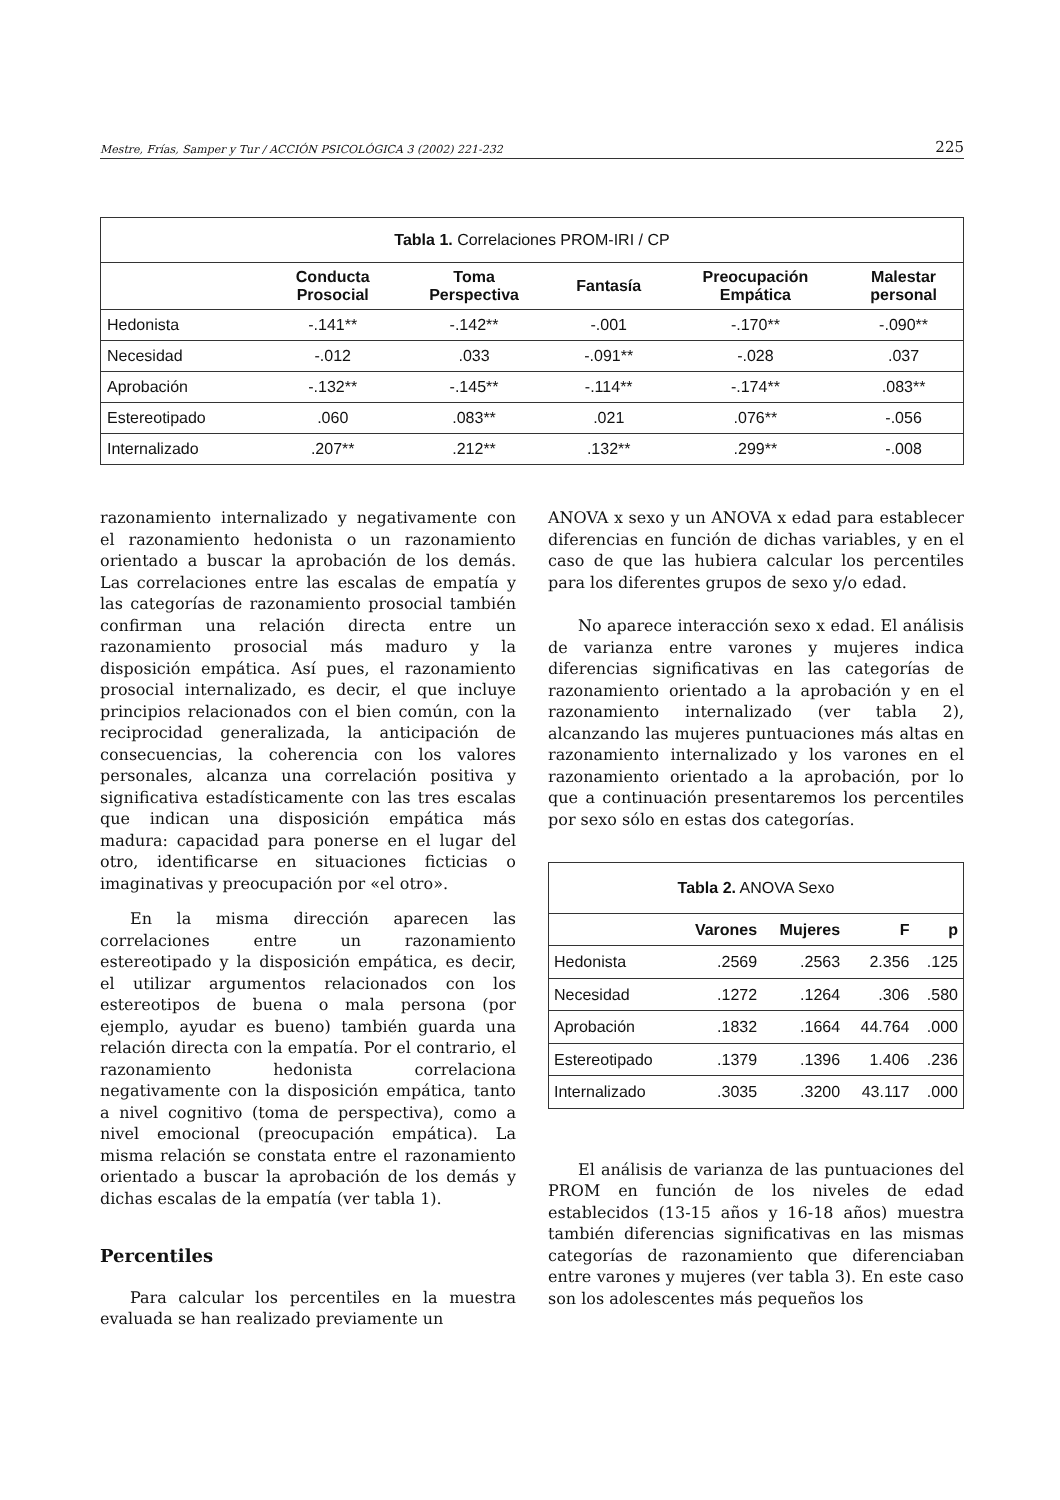Mestre, Frías, Samper y Tur / ACCIÓN PSICOLÓGICA 3 (2002) 221-232 225
| Tabla 1. Correlaciones PROM-IRI / CP | | | | | |
| --- | --- | --- | --- | --- | --- |
| | Conducta Prosocial | Toma Perspectiva | Fantasía | Preocupación Empática | Malestar personal |
| Hedonista | -.141** | -.142** | -.001 | -.170** | -.090** |
| Necesidad | -.012 | .033 | -.091** | -.028 | .037 |
| Aprobación | -.132** | -.145** | -.114** | -.174** | .083** |
| Estereotipado | .060 | .083** | .021 | .076** | -.056 |
| Internalizado | .207** | .212** | .132** | .299** | -.008 |
razonamiento internalizado y negativamente con el razonamiento hedonista o un razonamiento orientado a buscar la aprobación de los demás. Las correlaciones entre las escalas de empatía y las categorías de razonamiento prosocial también confirman una relación directa entre un razonamiento prosocial más maduro y la disposición empática. Así pues, el razonamiento prosocial internalizado, es decir, el que incluye principios relacionados con el bien común, con la reciprocidad generalizada, la anticipación de consecuencias, la coherencia con los valores personales, alcanza una correlación positiva y significativa estadísticamente con las tres escalas que indican una disposición empática más madura: capacidad para ponerse en el lugar del otro, identificarse en situaciones ficticias o imaginativas y preocupación por «el otro».
En la misma dirección aparecen las correlaciones entre un razonamiento estereotipado y la disposición empática, es decir, el utilizar argumentos relacionados con los estereotipos de buena o mala persona (por ejemplo, ayudar es bueno) también guarda una relación directa con la empatía. Por el contrario, el razonamiento hedonista correlaciona negativamente con la disposición empática, tanto a nivel cognitivo (toma de perspectiva), como a nivel emocional (preocupación empática). La misma relación se constata entre el razonamiento orientado a buscar la aprobación de los demás y dichas escalas de la empatía (ver tabla 1).
Percentiles
Para calcular los percentiles en la muestra evaluada se han realizado previamente un
ANOVA x sexo y un ANOVA x edad para establecer diferencias en función de dichas variables, y en el caso de que las hubiera calcular los percentiles para los diferentes grupos de sexo y/o edad.
No aparece interacción sexo x edad. El análisis de varianza entre varones y mujeres indica diferencias significativas en las categorías de razonamiento orientado a la aprobación y en el razonamiento internalizado (ver tabla 2), alcanzando las mujeres puntuaciones más altas en razonamiento internalizado y los varones en el razonamiento orientado a la aprobación, por lo que a continuación presentaremos los percentiles por sexo sólo en estas dos categorías.
| Tabla 2. ANOVA Sexo | | | | |
| --- | --- | --- | --- | --- |
| | Varones | Mujeres | F | p |
| Hedonista | .2569 | .2563 | 2.356 | .125 |
| Necesidad | .1272 | .1264 | .306 | .580 |
| Aprobación | .1832 | .1664 | 44.764 | .000 |
| Estereotipado | .1379 | .1396 | 1.406 | .236 |
| Internalizado | .3035 | .3200 | 43.117 | .000 |
El análisis de varianza de las puntuaciones del PROM en función de los niveles de edad establecidos (13-15 años y 16-18 años) muestra también diferencias significativas en las mismas categorías de razonamiento que diferenciaban entre varones y mujeres (ver tabla 3). En este caso son los adolescentes más pequeños los